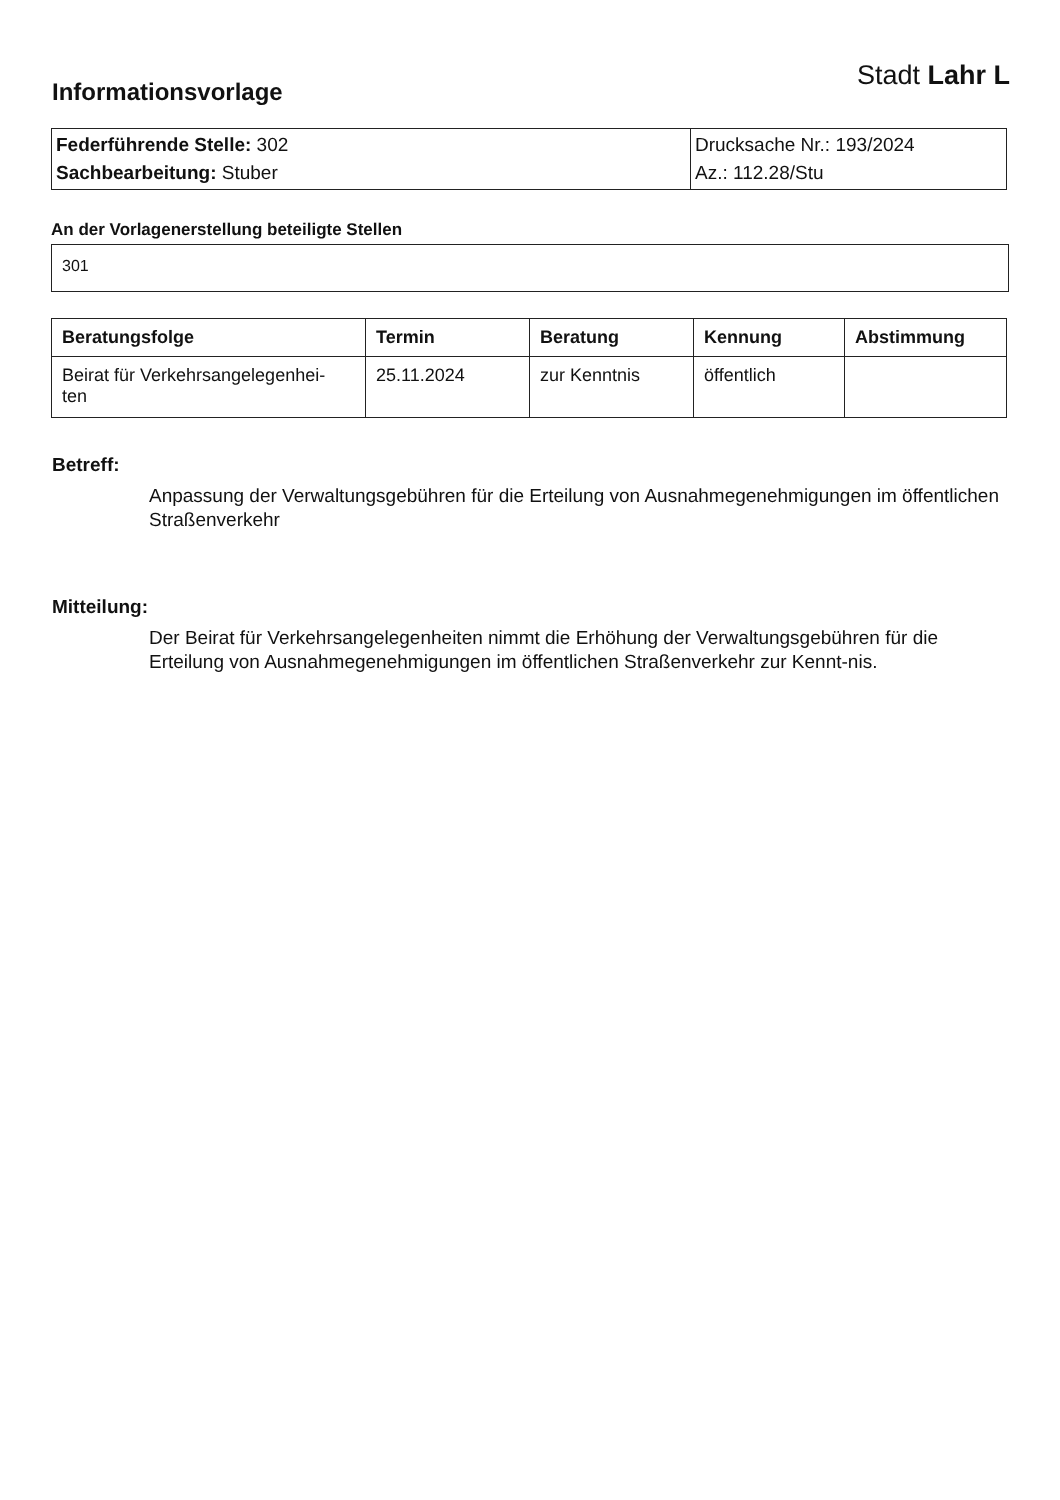Informationsvorlage
Stadt Lahr L
| Federführende Stelle: 302 Sachbearbeitung: Stuber | Drucksache Nr.: 193/2024 Az.: 112.28/Stu |
An der Vorlagenerstellung beteiligte Stellen
301
| Beratungsfolge | Termin | Beratung | Kennung | Abstimmung |
| --- | --- | --- | --- | --- |
| Beirat für Verkehrsangelegenhei- ten | 25.11.2024 | zur Kenntnis | öffentlich | |
Betreff:
Anpassung der Verwaltungsgebühren für die Erteilung von Ausnahmegenehmigungen im öffentlichen Straßenverkehr
Mitteilung:
Der Beirat für Verkehrsangelegenheiten nimmt die Erhöhung der Verwaltungsgebühren für die Erteilung von Ausnahmegenehmigungen im öffentlichen Straßenverkehr zur Kennt-nis.